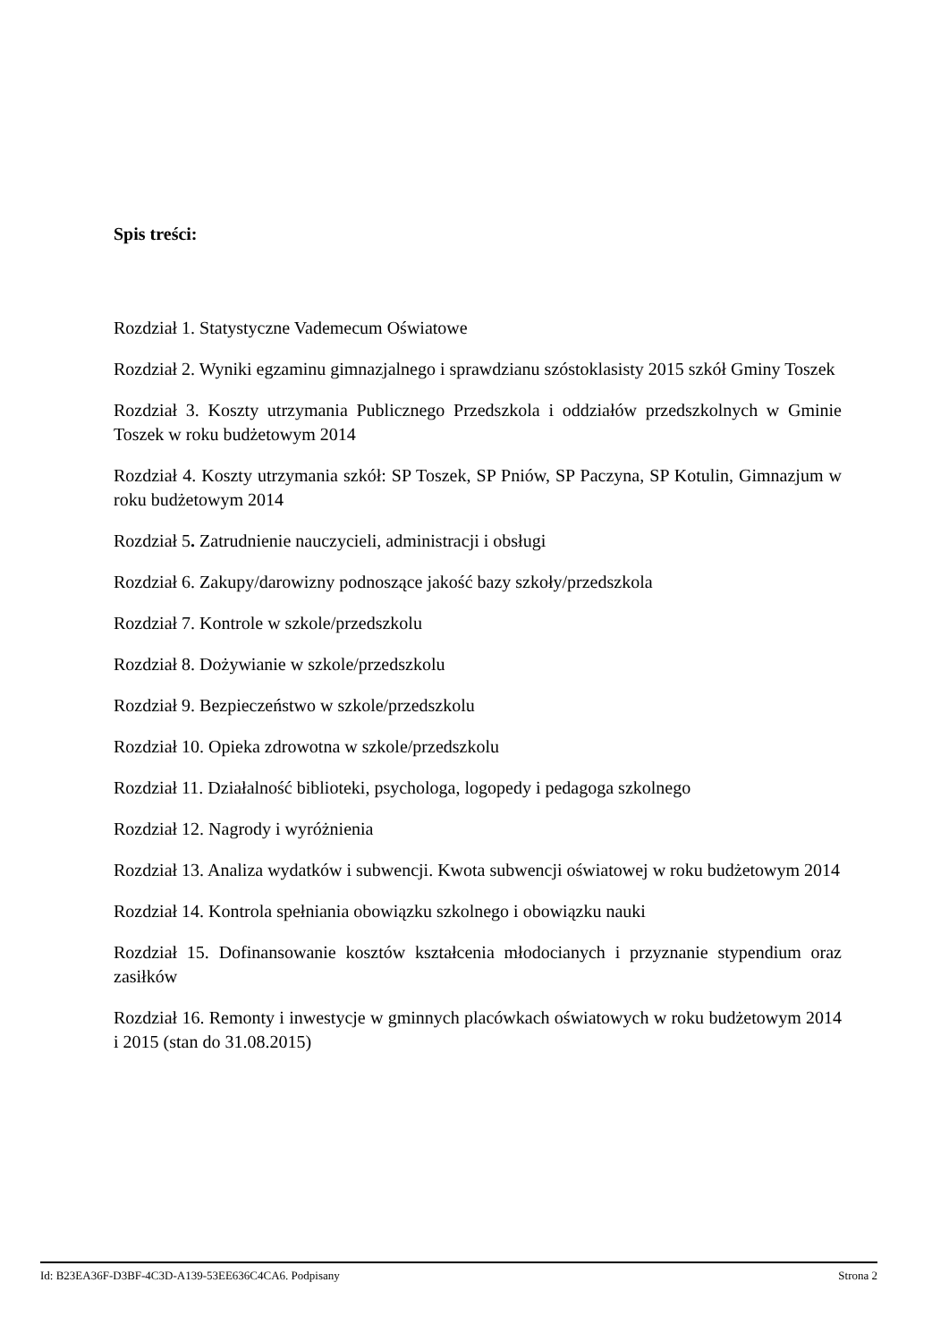Spis treści:
Rozdział 1. Statystyczne Vademecum Oświatowe
Rozdział 2. Wyniki egzaminu gimnazjalnego i sprawdzianu szóstoklasisty 2015 szkół Gminy Toszek
Rozdział 3. Koszty utrzymania Publicznego Przedszkola i oddziałów przedszkolnych w Gminie Toszek w roku budżetowym 2014
Rozdział 4. Koszty utrzymania szkół: SP Toszek, SP Pniów, SP Paczyna, SP Kotulin, Gimnazjum w roku budżetowym 2014
Rozdział 5. Zatrudnienie nauczycieli, administracji i obsługi
Rozdział 6. Zakupy/darowizny podnoszące jakość bazy szkoły/przedszkola
Rozdział 7. Kontrole w szkole/przedszkolu
Rozdział 8. Dożywianie w szkole/przedszkolu
Rozdział 9. Bezpieczeństwo w szkole/przedszkolu
Rozdział 10. Opieka zdrowotna w szkole/przedszkolu
Rozdział 11. Działalność biblioteki, psychologa, logopedy i pedagoga szkolnego
Rozdział 12. Nagrody i wyróżnienia
Rozdział 13. Analiza wydatków i subwencji. Kwota subwencji oświatowej w roku budżetowym 2014
Rozdział 14. Kontrola spełniania obowiązku szkolnego i obowiązku nauki
Rozdział 15. Dofinansowanie kosztów kształcenia młodocianych i przyznanie stypendium oraz zasiłków
Rozdział 16. Remonty i inwestycje w gminnych placówkach oświatowych w roku budżetowym 2014 i 2015 (stan do 31.08.2015)
Id: B23EA36F-D3BF-4C3D-A139-53EE636C4CA6. Podpisany Strona 2